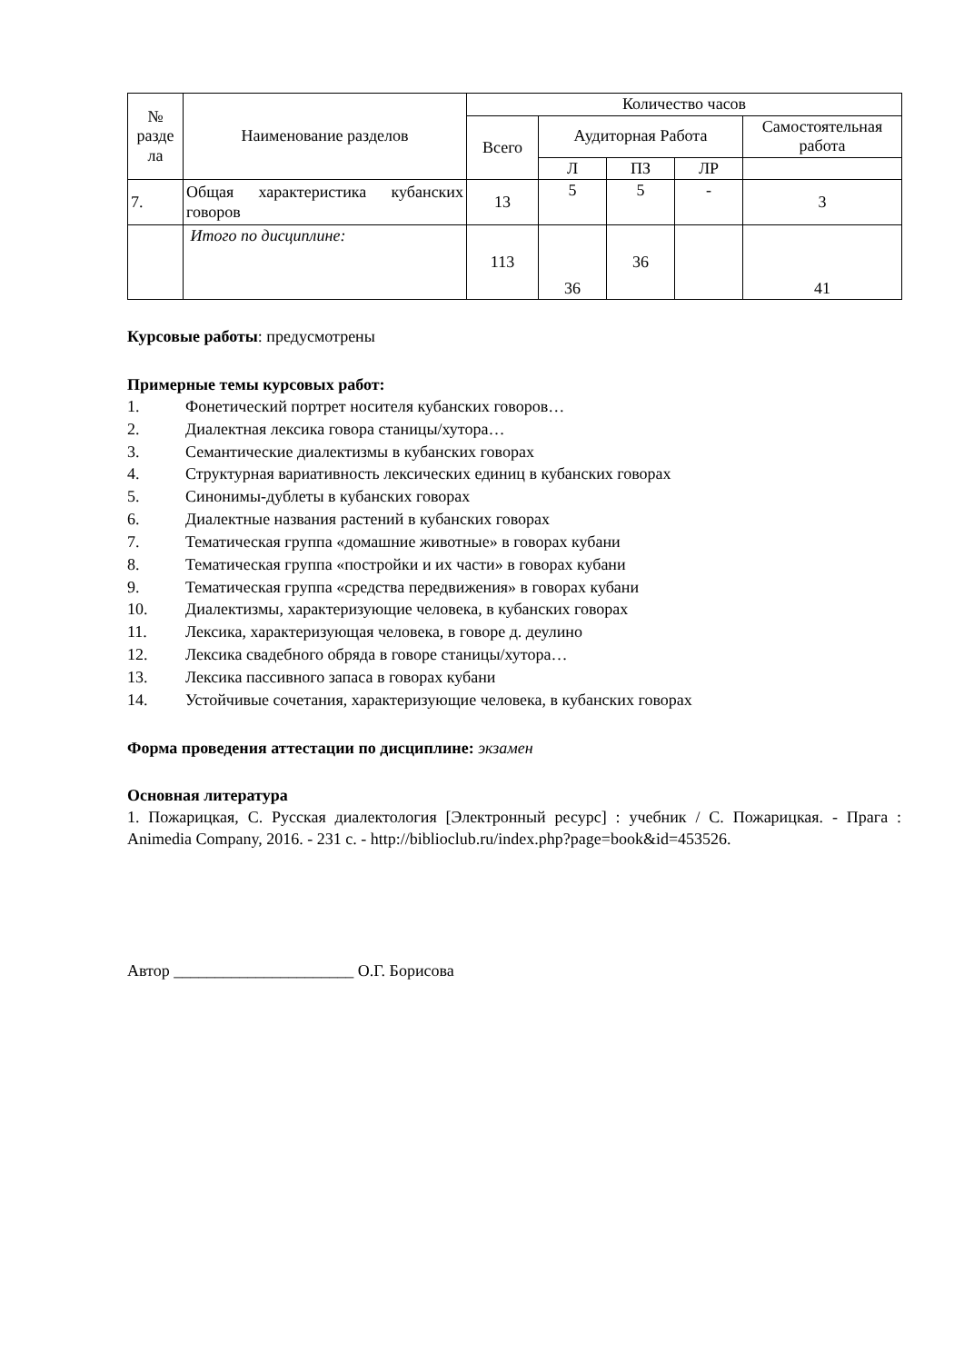| № разде ла | Наименование разделов | Количество часов | | | | |
| --- | --- | --- | --- | --- | --- | --- |
| | | Всего | Аудиторная Работа | | | Самостоятельная работа |
| | | | Л | ПЗ | ЛР | |
| 7. | Общая характеристика кубанских говоров | 13 | 5 | 5 | - | 3 |
| | Итого по дисциплине: | 113 | 36 | 36 | | 41 |
Курсовые работы: предусмотрены
Примерные темы курсовых работ:
1. Фонетический портрет носителя кубанских говоров…
2. Диалектная лексика говора станицы/хутора…
3. Семантические диалектизмы в кубанских говорах
4. Структурная вариативность лексических единиц в кубанских говорах
5. Синонимы-дублеты в кубанских говорах
6. Диалектные названия растений в кубанских говорах
7. Тематическая группа «домашние животные» в говорах кубани
8. Тематическая группа «постройки и их части» в говорах кубани
9. Тематическая группа «средства передвижения» в говорах кубани
10. Диалектизмы, характеризующие человека, в кубанских говорах
11. Лексика, характеризующая человека, в говоре д. деулино
12. Лексика свадебного обряда в говоре станицы/хутора…
13. Лексика пассивного запаса в говорах кубани
14. Устойчивые сочетания, характеризующие человека, в кубанских говорах
Форма проведения аттестации по дисциплине: экзамен
Основная литература
1. Пожарицкая, С. Русская диалектология [Электронный ресурс] : учебник / С. Пожарицкая. - Прага : Animedia Company, 2016. - 231 с. - http://biblioclub.ru/index.php?page=book&id=453526.
Автор ______________________ О.Г. Борисова